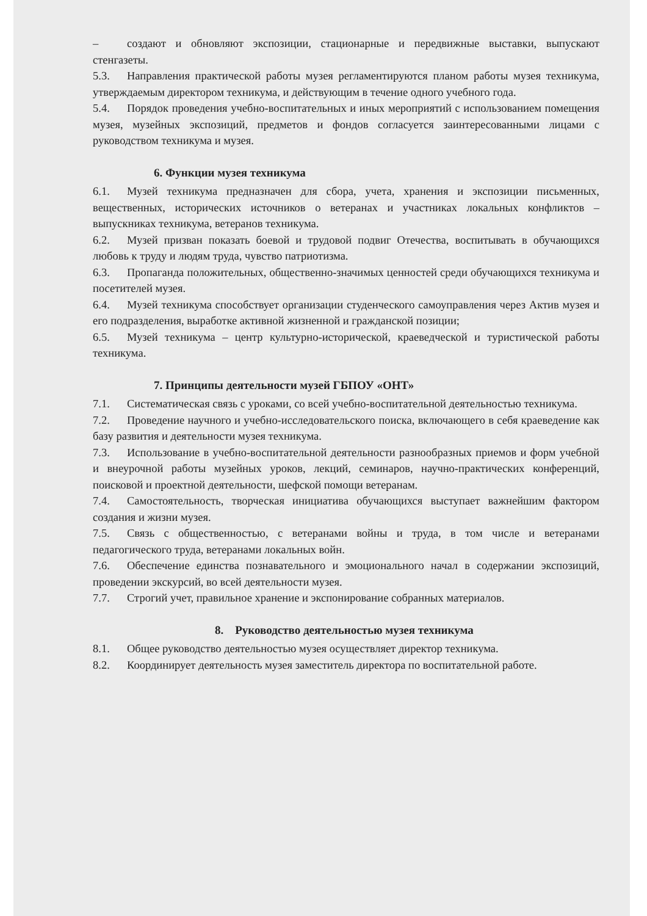– создают и обновляют экспозиции, стационарные и передвижные выставки, выпускают стенгазеты.
5.3. Направления практической работы музея регламентируются планом работы музея техникума, утверждаемым директором техникума, и действующим в течение одного учебного года.
5.4. Порядок проведения учебно-воспитательных и иных мероприятий с использованием помещения музея, музейных экспозиций, предметов и фондов согласуется заинтересованными лицами с руководством техникума и музея.
6. Функции музея техникума
6.1. Музей техникума предназначен для сбора, учета, хранения и экспозиции письменных, вещественных, исторических источников о ветеранах и участниках локальных конфликтов – выпускниках техникума, ветеранов техникума.
6.2. Музей призван показать боевой и трудовой подвиг Отечества, воспитывать в обучающихся любовь к труду и людям труда, чувство патриотизма.
6.3. Пропаганда положительных, общественно-значимых ценностей среди обучающихся техникума и посетителей музея.
6.4. Музей техникума способствует организации студенческого самоуправления через Актив музея и его подразделения, выработке активной жизненной и гражданской позиции;
6.5. Музей техникума – центр культурно-исторической, краеведческой и туристической работы техникума.
7. Принципы деятельности музей ГБПОУ «ОНТ»
7.1. Систематическая связь с уроками, со всей учебно-воспитательной деятельностью техникума.
7.2. Проведение научного и учебно-исследовательского поиска, включающего в себя краеведение как базу развития и деятельности музея техникума.
7.3. Использование в учебно-воспитательной деятельности разнообразных приемов и форм учебной и внеурочной работы музейных уроков, лекций, семинаров, научно-практических конференций, поисковой и проектной деятельности, шефской помощи ветеранам.
7.4. Самостоятельность, творческая инициатива обучающихся выступает важнейшим фактором создания и жизни музея.
7.5. Связь с общественностью, с ветеранами войны и труда, в том числе и ветеранами педагогического труда, ветеранами локальных войн.
7.6. Обеспечение единства познавательного и эмоционального начал в содержании экспозиций, проведении экскурсий, во всей деятельности музея.
7.7. Строгий учет, правильное хранение и экспонирование собранных материалов.
8. Руководство деятельностью музея техникума
8.1. Общее руководство деятельностью музея осуществляет директор техникума.
8.2. Координирует деятельность музея заместитель директора по воспитательной работе.